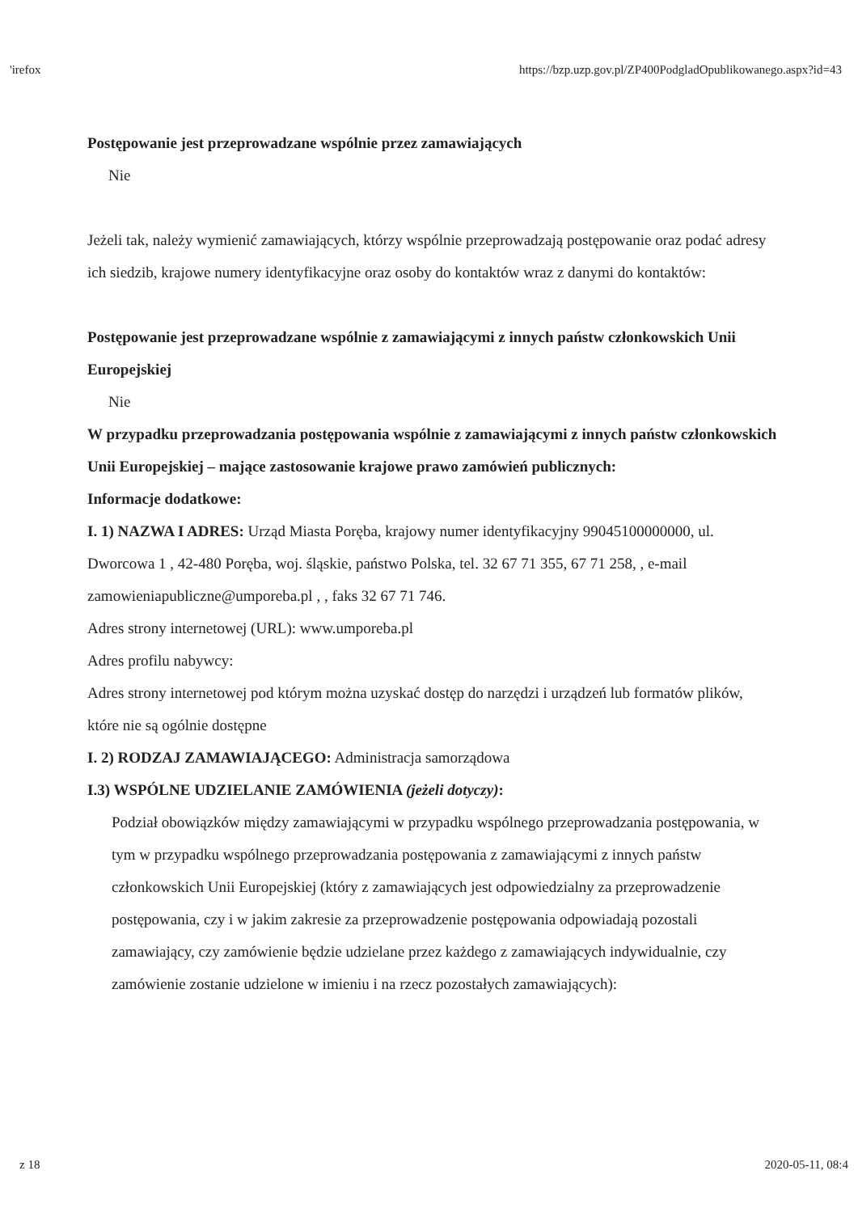'irefox https://bzp.uzp.gov.pl/ZP400PodgladOpublikowanego.aspx?id=43
Postępowanie jest przeprowadzane wspólnie przez zamawiających
Nie
Jeżeli tak, należy wymienić zamawiających, którzy wspólnie przeprowadzają postępowanie oraz podać adresy ich siedzib, krajowe numery identyfikacyjne oraz osoby do kontaktów wraz z danymi do kontaktów:
Postępowanie jest przeprowadzane wspólnie z zamawiającymi z innych państw członkowskich Unii Europejskiej
Nie
W przypadku przeprowadzania postępowania wspólnie z zamawiającymi z innych państw członkowskich Unii Europejskiej – mające zastosowanie krajowe prawo zamówień publicznych:
Informacje dodatkowe:
I. 1) NAZWA I ADRES: Urząd Miasta Poręba, krajowy numer identyfikacyjny 99045100000000, ul. Dworcowa 1 , 42-480 Poręba, woj. śląskie, państwo Polska, tel. 32 67 71 355, 67 71 258, , e-mail zamowieniapubliczne@umporeba.pl , , faks 32 67 71 746.
Adres strony internetowej (URL): www.umporeba.pl
Adres profilu nabywcy:
Adres strony internetowej pod którym można uzyskać dostęp do narzędzi i urządzeń lub formatów plików, które nie są ogólnie dostępne
I. 2) RODZAJ ZAMAWIAJĄCEGO: Administracja samorządowa
I.3) WSPÓLNE UDZIELANIE ZAMÓWIENIA (jeżeli dotyczy):
Podział obowiązków między zamawiającymi w przypadku wspólnego przeprowadzania postępowania, w tym w przypadku wspólnego przeprowadzania postępowania z zamawiającymi z innych państw członkowskich Unii Europejskiej (który z zamawiających jest odpowiedzialny za przeprowadzenie postępowania, czy i w jakim zakresie za przeprowadzenie postępowania odpowiadają pozostali zamawiający, czy zamówienie będzie udzielane przez każdego z zamawiających indywidualnie, czy zamówienie zostanie udzielone w imieniu i na rzecz pozostałych zamawiających):
z 18 2020-05-11, 08:4